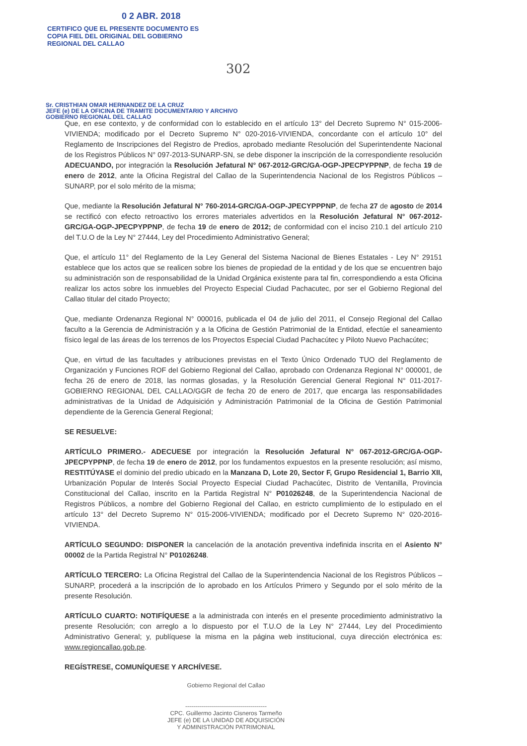0 2 ABR. 2018
CERTIFICO QUE EL PRESENTE DOCUMENTO ES
COPIA FIEL DEL ORIGINAL DEL GOBIERNO
REGIONAL DEL CALLAO
302
Sr. CRISTHIAN OMAR HERNANDEZ DE LA CRUZ
JEFE (e) DE LA OFICINA DE TRAMITE DOCUMENTARIO Y ARCHIVO
GOBIERNO REGIONAL DEL CALLAO
Que, en ese contexto, y de conformidad con lo establecido en el artículo 13° del Decreto Supremo N° 015-2006-VIVIENDA; modificado por el Decreto Supremo N° 020-2016-VIVIENDA, concordante con el artículo 10° del Reglamento de Inscripciones del Registro de Predios, aprobado mediante Resolución del Superintendente Nacional de los Registros Públicos N° 097-2013-SUNARP-SN, se debe disponer la inscripción de la correspondiente resolución ADECUANDO, por integración la Resolución Jefatural N° 067-2012-GRC/GA-OGP-JPECPYPPNP, de fecha 19 de enero de 2012, ante la Oficina Registral del Callao de la Superintendencia Nacional de los Registros Públicos – SUNARP, por el solo mérito de la misma;
Que, mediante la Resolución Jefatural N° 760-2014-GRC/GA-OGP-JPECYPPPNP, de fecha 27 de agosto de 2014 se rectificó con efecto retroactivo los errores materiales advertidos en la Resolución Jefatural N° 067-2012-GRC/GA-OGP-JPECPYPPNP, de fecha 19 de enero de 2012; de conformidad con el inciso 210.1 del artículo 210 del T.U.O de la Ley N° 27444, Ley del Procedimiento Administrativo General;
Que, el artículo 11° del Reglamento de la Ley General del Sistema Nacional de Bienes Estatales - Ley N° 29151 establece que los actos que se realicen sobre los bienes de propiedad de la entidad y de los que se encuentren bajo su administración son de responsabilidad de la Unidad Orgánica existente para tal fin, correspondiendo a esta Oficina realizar los actos sobre los inmuebles del Proyecto Especial Ciudad Pachacutec, por ser el Gobierno Regional del Callao titular del citado Proyecto;
Que, mediante Ordenanza Regional N° 000016, publicada el 04 de julio del 2011, el Consejo Regional del Callao faculto a la Gerencia de Administración y a la Oficina de Gestión Patrimonial de la Entidad, efectúe el saneamiento físico legal de las áreas de los terrenos de los Proyectos Especial Ciudad Pachacútec y Piloto Nuevo Pachacútec;
Que, en virtud de las facultades y atribuciones previstas en el Texto Único Ordenado TUO del Reglamento de Organización y Funciones ROF del Gobierno Regional del Callao, aprobado con Ordenanza Regional N° 000001, de fecha 26 de enero de 2018, las normas glosadas, y la Resolución Gerencial General Regional N° 011-2017-GOBIERNO REGIONAL DEL CALLAO/GGR de fecha 20 de enero de 2017, que encarga las responsabilidades administrativas de la Unidad de Adquisición y Administración Patrimonial de la Oficina de Gestión Patrimonial dependiente de la Gerencia General Regional;
SE RESUELVE:
ARTÍCULO PRIMERO.- ADECUESE por integración la Resolución Jefatural N° 067-2012-GRC/GA-OGP-JPECPYPPNP, de fecha 19 de enero de 2012, por los fundamentos expuestos en la presente resolución; así mismo, RESTITÚYASE el dominio del predio ubicado en la Manzana D, Lote 20, Sector F, Grupo Residencial 1, Barrio XII, Urbanización Popular de Interés Social Proyecto Especial Ciudad Pachacútec, Distrito de Ventanilla, Provincia Constitucional del Callao, inscrito en la Partida Registral N° P01026248, de la Superintendencia Nacional de Registros Públicos, a nombre del Gobierno Regional del Callao, en estricto cumplimiento de lo estipulado en el artículo 13° del Decreto Supremo N° 015-2006-VIVIENDA; modificado por el Decreto Supremo N° 020-2016-VIVIENDA.
ARTÍCULO SEGUNDO: DISPONER la cancelación de la anotación preventiva indefinida inscrita en el Asiento N° 00002 de la Partida Registral N° P01026248.
ARTÍCULO TERCERO: La Oficina Registral del Callao de la Superintendencia Nacional de los Registros Públicos – SUNARP, procederá a la inscripción de lo aprobado en los Artículos Primero y Segundo por el solo mérito de la presente Resolución.
ARTÍCULO CUARTO: NOTIFÍQUESE a la administrada con interés en el presente procedimiento administrativo la presente Resolución; con arreglo a lo dispuesto por el T.U.O de la Ley N° 27444, Ley del Procedimiento Administrativo General; y, publíquese la misma en la página web institucional, cuya dirección electrónica es: www.regioncallao.gob.pe.
REGÍSTRESE, COMUNÍQUESE Y ARCHÍVESE.
Gobierno Regional del Callao
-----------------------------------------
CPC. Guillermo Jacinto Cisneros Tarmeño
JEFE (e) DE LA UNIDAD DE ADQUISICIÓN
Y ADMINISTRACIÓN PATRIMONIAL